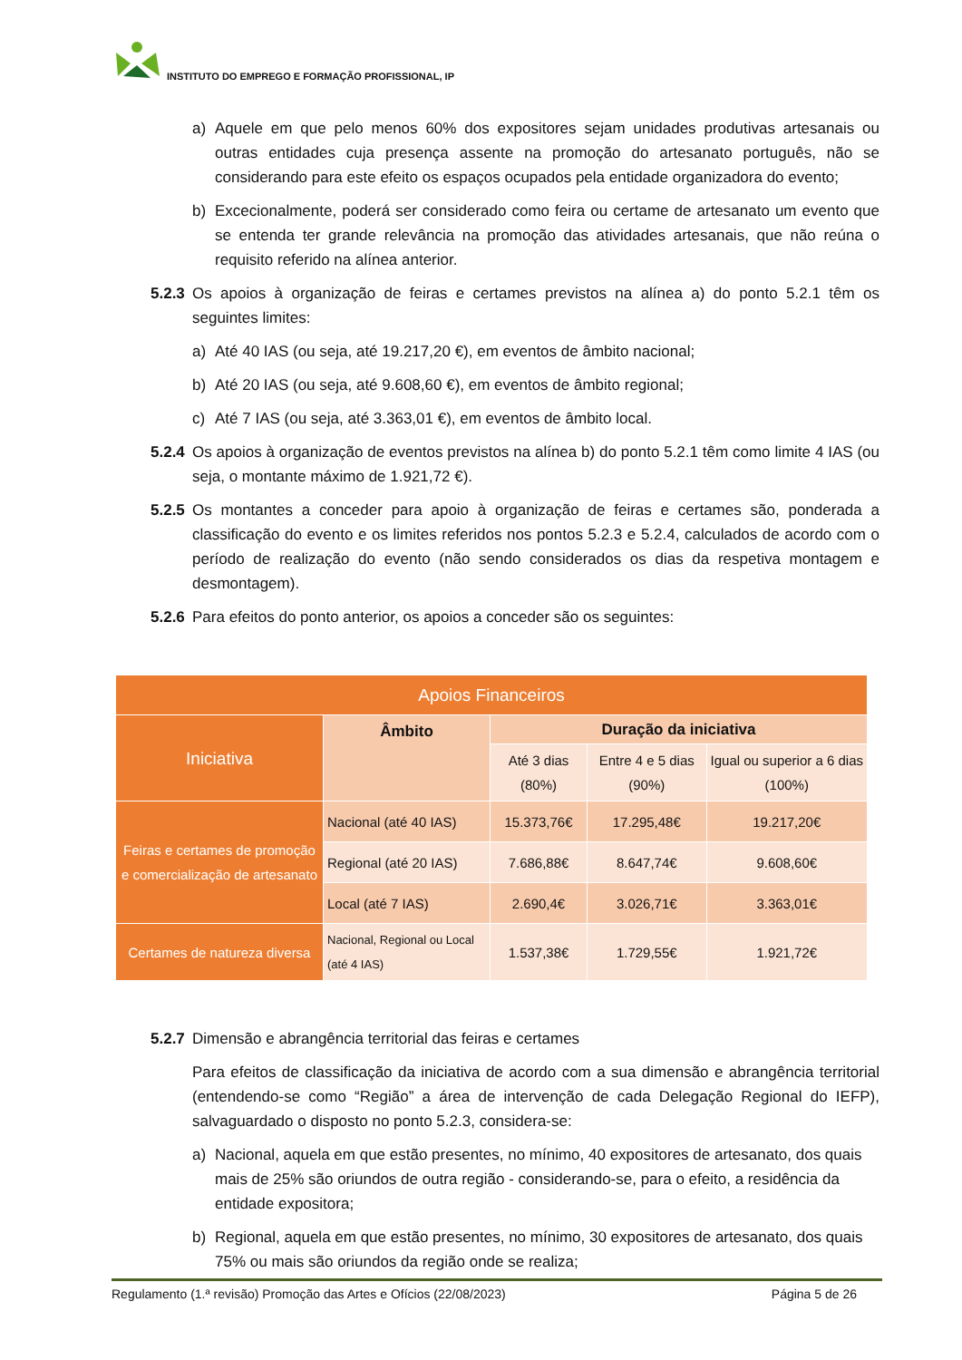INSTITUTO DO EMPREGO E FORMAÇÃO PROFISSIONAL, IP
a) Aquele em que pelo menos 60% dos expositores sejam unidades produtivas artesanais ou outras entidades cuja presença assente na promoção do artesanato português, não se considerando para este efeito os espaços ocupados pela entidade organizadora do evento;
b) Excecionalmente, poderá ser considerado como feira ou certame de artesanato um evento que se entenda ter grande relevância na promoção das atividades artesanais, que não reúna o requisito referido na alínea anterior.
5.2.3 Os apoios à organização de feiras e certames previstos na alínea a) do ponto 5.2.1 têm os seguintes limites:
a) Até 40 IAS (ou seja, até 19.217,20 €), em eventos de âmbito nacional;
b) Até 20 IAS (ou seja, até 9.608,60 €), em eventos de âmbito regional;
c) Até 7 IAS (ou seja, até 3.363,01 €), em eventos de âmbito local.
5.2.4 Os apoios à organização de eventos previstos na alínea b) do ponto 5.2.1 têm como limite 4 IAS (ou seja, o montante máximo de 1.921,72 €).
5.2.5 Os montantes a conceder para apoio à organização de feiras e certames são, ponderada a classificação do evento e os limites referidos nos pontos 5.2.3 e 5.2.4, calculados de acordo com o período de realização do evento (não sendo considerados os dias da respetiva montagem e desmontagem).
5.2.6 Para efeitos do ponto anterior, os apoios a conceder são os seguintes:
| Apoios Financeiros | | | | |
| --- | --- | --- | --- | --- |
| Iniciativa | Âmbito | Duração da iniciativa | | |
| | | Até 3 dias (80%) | Entre 4 e 5 dias (90%) | Igual ou superior a 6 dias (100%) |
| Feiras e certames de promoção e comercialização de artesanato | Nacional (até 40 IAS) | 15.373,76€ | 17.295,48€ | 19.217,20€ |
| | Regional (até 20 IAS) | 7.686,88€ | 8.647,74€ | 9.608,60€ |
| | Local (até 7 IAS) | 2.690,4€ | 3.026,71€ | 3.363,01€ |
| Certames de natureza diversa | Nacional, Regional ou Local (até 4 IAS) | 1.537,38€ | 1.729,55€ | 1.921,72€ |
5.2.7 Dimensão e abrangência territorial das feiras e certames
Para efeitos de classificação da iniciativa de acordo com a sua dimensão e abrangência territorial (entendendo-se como “Região” a área de intervenção de cada Delegação Regional do IEFP), salvaguardado o disposto no ponto 5.2.3, considera-se:
a) Nacional, aquela em que estão presentes, no mínimo, 40 expositores de artesanato, dos quais mais de 25% são oriundos de outra região - considerando-se, para o efeito, a residência da entidade expositora;
b) Regional, aquela em que estão presentes, no mínimo, 30 expositores de artesanato, dos quais 75% ou mais são oriundos da região onde se realiza;
Regulamento (1.ª revisão) Promoção das Artes e Ofícios (22/08/2023) Página 5 de 26